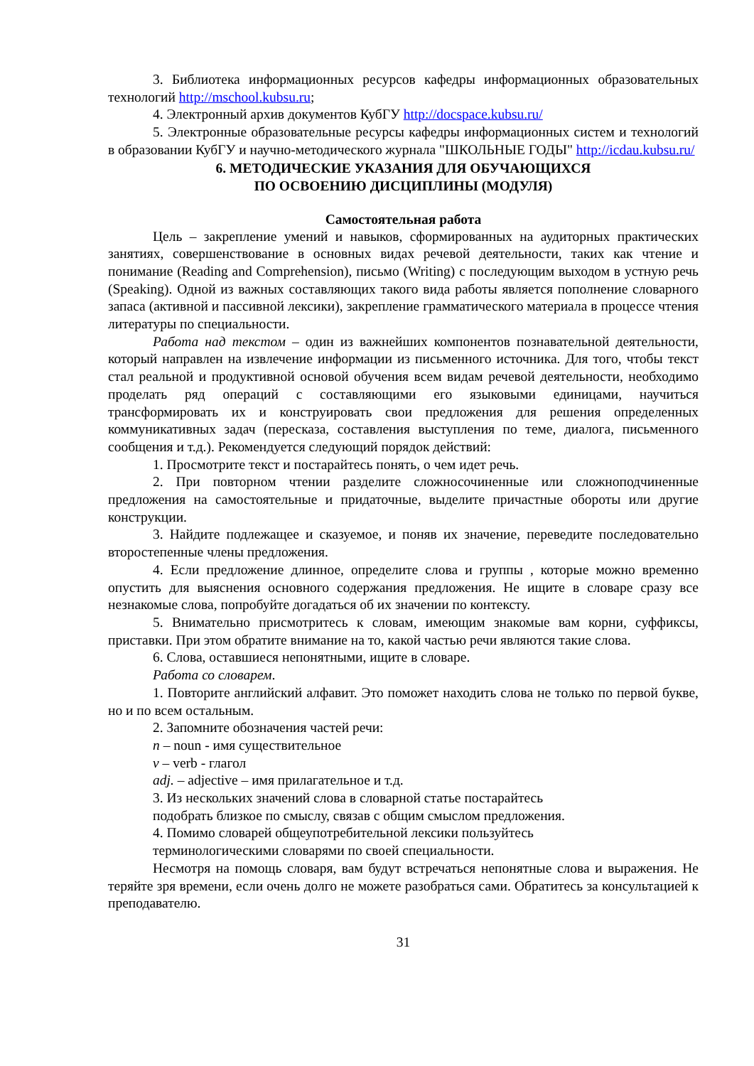3. Библиотека информационных ресурсов кафедры информационных образовательных технологий http://mschool.kubsu.ru;
4. Электронный архив документов КубГУ http://docspace.kubsu.ru/
5. Электронные образовательные ресурсы кафедры информационных систем и технологий в образовании КубГУ и научно-методического журнала "ШКОЛЬНЫЕ ГОДЫ" http://icdau.kubsu.ru/
6. МЕТОДИЧЕСКИЕ УКАЗАНИЯ ДЛЯ ОБУЧАЮЩИХСЯ
ПО ОСВОЕНИЮ ДИСЦИПЛИНЫ (МОДУЛЯ)
Самостоятельная работа
Цель – закрепление умений и навыков, сформированных на аудиторных практических занятиях, совершенствование в основных видах речевой деятельности, таких как чтение и понимание (Reading and Comprehension), письмо (Writing) с последующим выходом в устную речь (Speaking). Одной из важных составляющих такого вида работы является пополнение словарного запаса (активной и пассивной лексики), закрепление грамматического материала в процессе чтения литературы по специальности.
Работа над текстом – один из важнейших компонентов познавательной деятельности, который направлен на извлечение информации из письменного источника. Для того, чтобы текст стал реальной и продуктивной основой обучения всем видам речевой деятельности, необходимо проделать ряд операций с составляющими его языковыми единицами, научиться трансформировать их и конструировать свои предложения для решения определенных коммуникативных задач (пересказа, составления выступления по теме, диалога, письменного сообщения и т.д.). Рекомендуется следующий порядок действий:
1. Просмотрите текст и постарайтесь понять, о чем идет речь.
2. При повторном чтении разделите сложносочиненные или сложноподчиненные предложения на самостоятельные и придаточные, выделите причастные обороты или другие конструкции.
3. Найдите подлежащее и сказуемое, и поняв их значение, переведите последовательно второстепенные члены предложения.
4. Если предложение длинное, определите слова и группы , которые можно временно опустить для выяснения основного содержания предложения. Не ищите в словаре сразу все незнакомые слова, попробуйте догадаться об их значении по контексту.
5. Внимательно присмотритесь к словам, имеющим знакомые вам корни, суффиксы, приставки. При этом обратите внимание на то, какой частью речи являются такие слова.
6. Слова, оставшиеся непонятными, ищите в словаре.
Работа со словарем.
1. Повторите английский алфавит. Это поможет находить слова не только по первой букве, но и по всем остальным.
2. Запомните обозначения частей речи:
n – noun - имя существительное
v – verb - глагол
adj. – adjective – имя прилагательное и т.д.
3. Из нескольких значений слова в словарной статье постарайтесь
подобрать близкое по смыслу, связав с общим смыслом предложения.
4. Помимо словарей общеупотребительной лексики пользуйтесь
терминологическими словарями по своей специальности.
Несмотря на помощь словаря, вам будут встречаться непонятные слова и выражения. Не теряйте зря времени, если очень долго не можете разобраться сами. Обратитесь за консультацией к преподавателю.
31